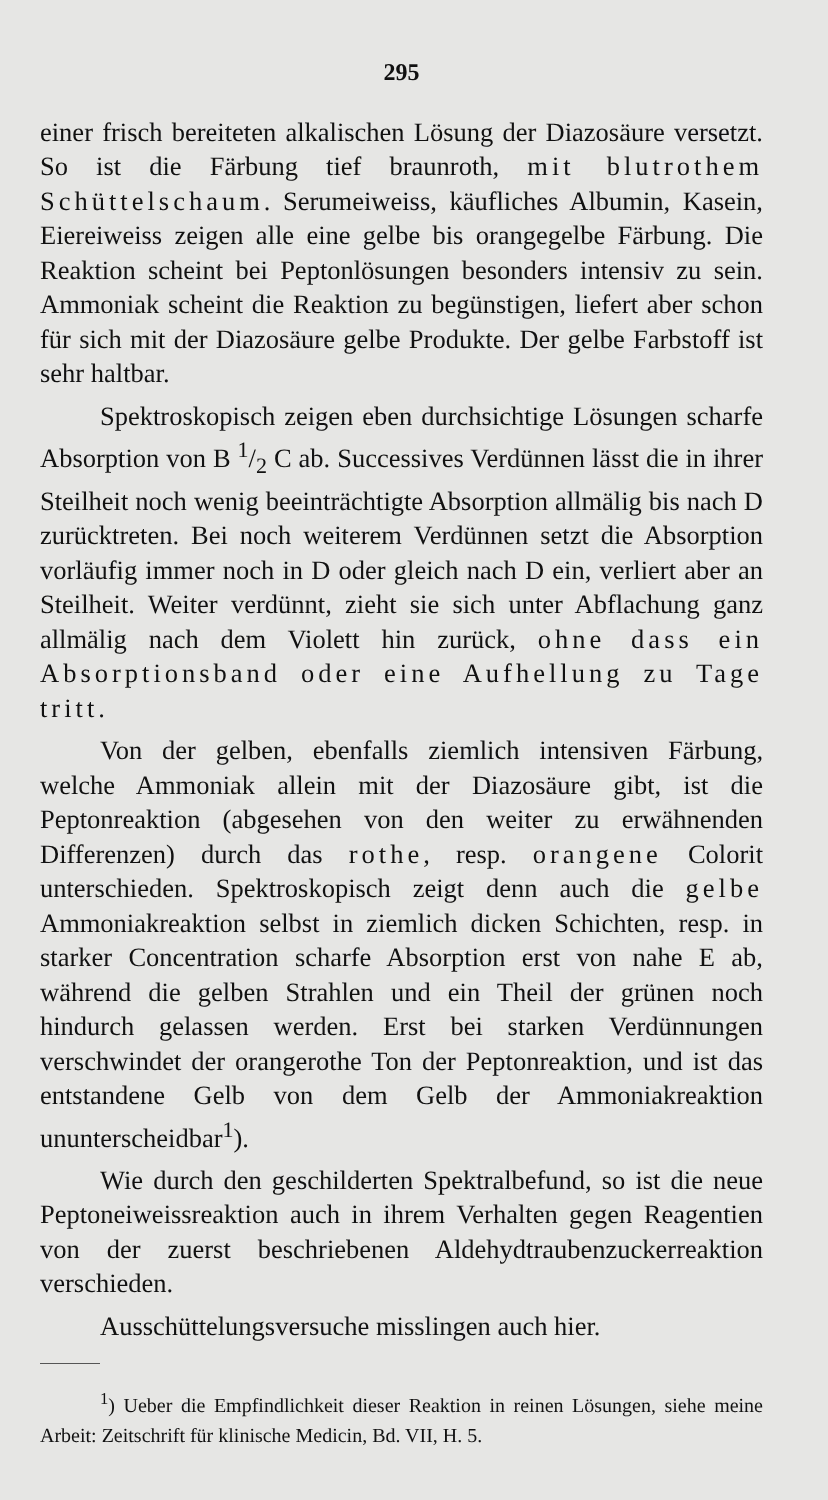295
einer frisch bereiteten alkalischen Lösung der Diazosäure versetzt. So ist die Färbung tief braunroth, mit blutrothem Schüttelschaum. Serumeiweiss, käufliches Albumin, Kasein, Eiereiweiss zeigen alle eine gelbe bis orangegelbe Färbung. Die Reaktion scheint bei Peptonlösungen besonders intensiv zu sein. Ammoniak scheint die Reaktion zu begünstigen, liefert aber schon für sich mit der Diazosäure gelbe Produkte. Der gelbe Farbstoff ist sehr haltbar.
Spektroskopisch zeigen eben durchsichtige Lösungen scharfe Absorption von B 1/2 C ab. Successives Verdünnen lässt die in ihrer Steilheit noch wenig beeinträchtigte Absorption allmälig bis nach D zurücktreten. Bei noch weiterem Verdünnen setzt die Absorption vorläufig immer noch in D oder gleich nach D ein, verliert aber an Steilheit. Weiter verdünnt, zieht sie sich unter Abflachung ganz allmälig nach dem Violett hin zurück, ohne dass ein Absorptionsband oder eine Aufhellung zu Tage tritt.
Von der gelben, ebenfalls ziemlich intensiven Färbung, welche Ammoniak allein mit der Diazosäure gibt, ist die Peptonreaktion (abgesehen von den weiter zu erwähnenden Differenzen) durch das rothe, resp. orangene Colorit unterschieden. Spektroskopisch zeigt denn auch die gelbe Ammoniakreaktion selbst in ziemlich dicken Schichten, resp. in starker Concentration scharfe Absorption erst von nahe E ab, während die gelben Strahlen und ein Theil der grünen noch hindurch gelassen werden. Erst bei starken Verdünnungen verschwindet der orangerothe Ton der Peptonreaktion, und ist das entstandene Gelb von dem Gelb der Ammoniakreaktion ununterscheidbar<sup>1</sup>).
Wie durch den geschilderten Spektralbefund, so ist die neue Peptoneiweissreaktion auch in ihrem Verhalten gegen Reagentien von der zuerst beschriebenen Aldehydtraubenzuckerreaktion verschieden.
Ausschüttelungsversuche misslingen auch hier.
<sup>1</sup>) Ueber die Empfindlichkeit dieser Reaktion in reinen Lösungen, siehe meine Arbeit: Zeitschrift für klinische Medicin, Bd. VII, H. 5.